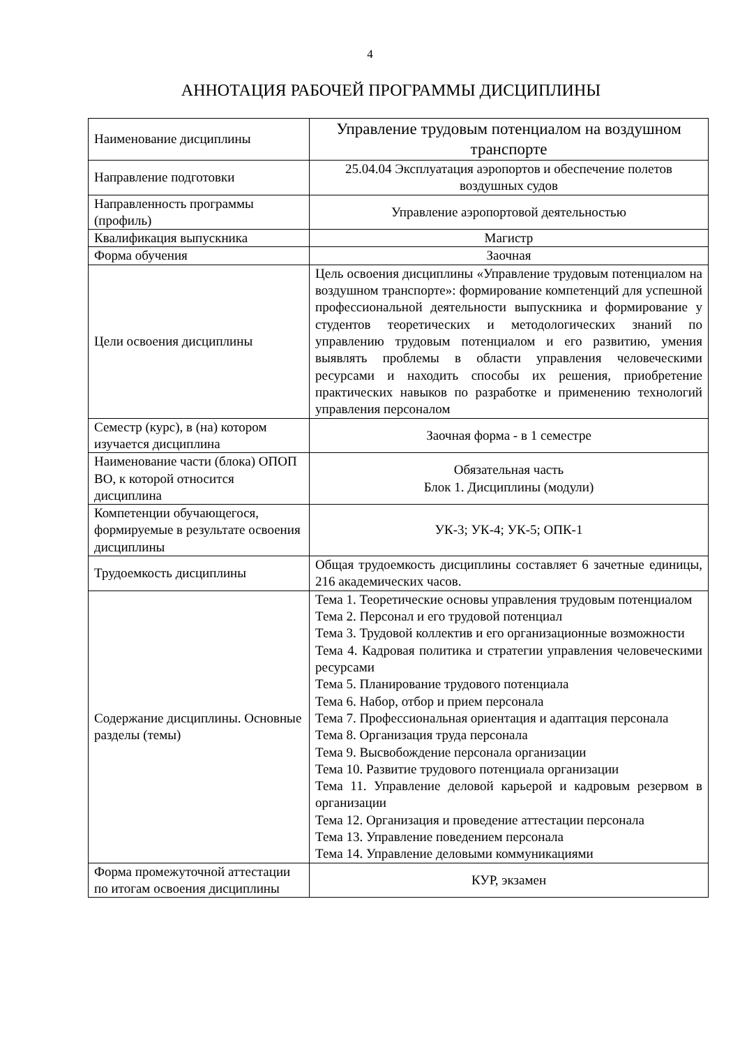4
АННОТАЦИЯ РАБОЧЕЙ ПРОГРАММЫ ДИСЦИПЛИНЫ
| Наименование дисциплины | Управление трудовым потенциалом на воздушном транспорте |
| Направление подготовки | 25.04.04 Эксплуатация аэропортов и обеспечение полетов воздушных судов |
| Направленность программы (профиль) | Управление аэропортовой деятельностью |
| Квалификация выпускника | Магистр |
| Форма обучения | Заочная |
| Цели освоения дисциплины | Цель освоения дисциплины «Управление трудовым потенциалом на воздушном транспорте»: формирование компетенций для успешной профессиональной деятельности выпускника и формирование у студентов теоретических и методологических знаний по управлению трудовым потенциалом и его развитию, умения выявлять проблемы в области управления человеческими ресурсами и находить способы их решения, приобретение практических навыков по разработке и применению технологий управления персоналом |
| Семестр (курс), в (на) котором изучается дисциплина | Заочная форма - в 1 семестре |
| Наименование части (блока) ОПОП ВО, к которой относится дисциплина | Обязательная часть Блок 1. Дисциплины (модули) |
| Компетенции обучающегося, формируемые в результате освоения дисциплины | УК-3; УК-4; УК-5; ОПК-1 |
| Трудоемкость дисциплины | Общая трудоемкость дисциплины составляет 6 зачетные единицы, 216 академических часов. |
| Содержание дисциплины. Основные разделы (темы) | Тема 1. Теоретические основы управления трудовым потенциалом Тема 2. Персонал и его трудовой потенциал Тема 3. Трудовой коллектив и его организационные возможности Тема 4. Кадровая политика и стратегии управления человеческими ресурсами Тема 5. Планирование трудового потенциала Тема 6. Набор, отбор и прием персонала Тема 7. Профессиональная ориентация и адаптация персонала Тема 8. Организация труда персонала Тема 9. Высвобождение персонала организации Тема 10. Развитие трудового потенциала организации Тема 11. Управление деловой карьерой и кадровым резервом в организации Тема 12. Организация и проведение аттестации персонала Тема 13. Управление поведением персонала Тема 14. Управление деловыми коммуникациями |
| Форма промежуточной аттестации по итогам освоения дисциплины | КУР, экзамен |